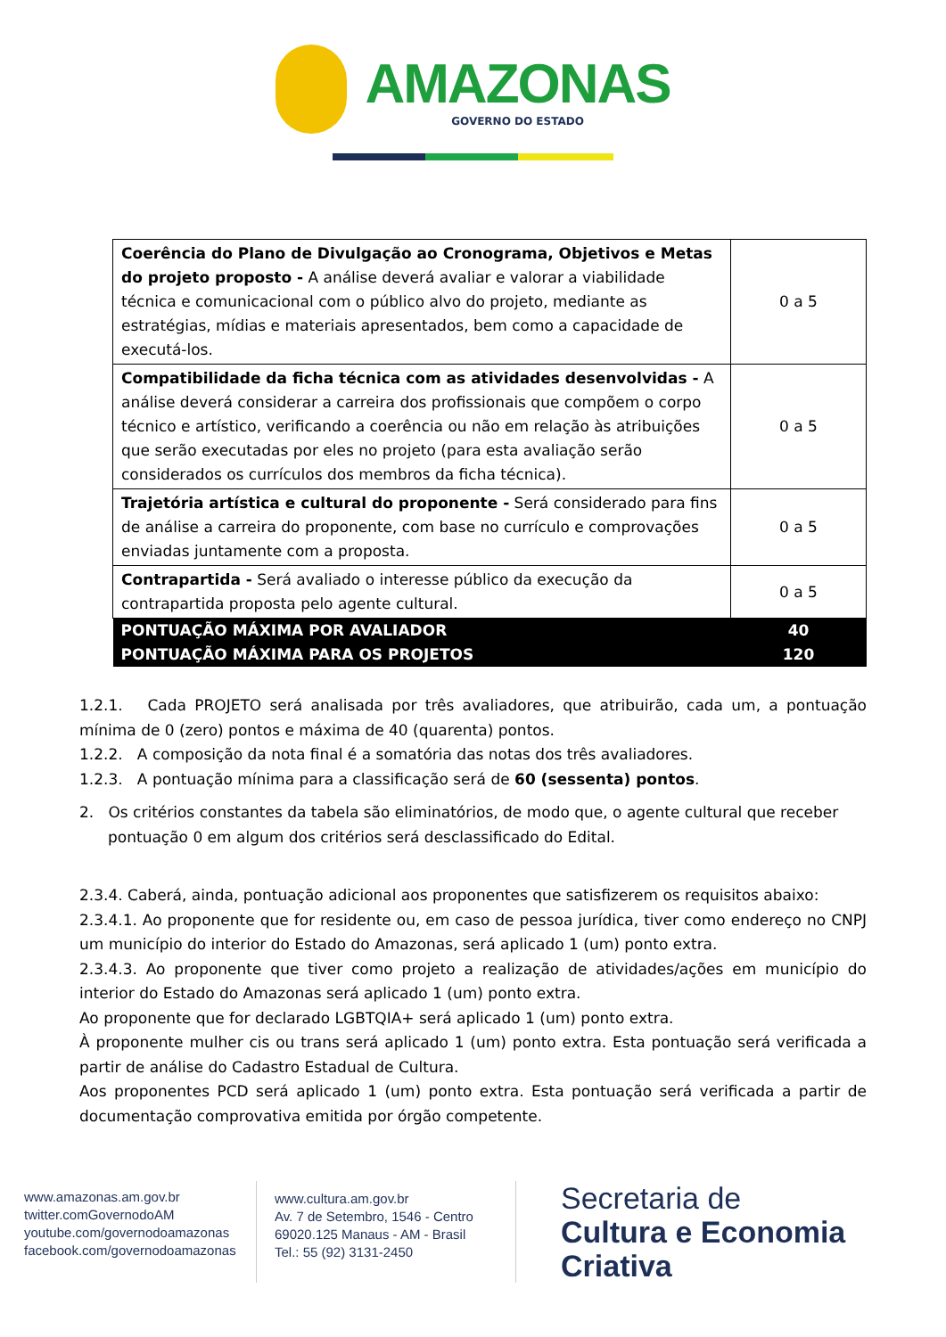AMAZONAS
GOVERNO DO ESTADO
| Coerência do Plano de Divulgação ao Cronograma, Objetivos e Metas do projeto proposto - A análise deverá avaliar e valorar a viabilidade técnica e comunicacional com o público alvo do projeto, mediante as estratégias, mídias e materiais apresentados, bem como a capacidade de executá-los. | 0 a 5 |
| Compatibilidade da ficha técnica com as atividades desenvolvidas - A análise deverá considerar a carreira dos profissionais que compõem o corpo técnico e artístico, verificando a coerência ou não em relação às atribuições que serão executadas por eles no projeto (para esta avaliação serão considerados os currículos dos membros da ficha técnica). | 0 a 5 |
| Trajetória artística e cultural do proponente - Será considerado para fins de análise a carreira do proponente, com base no currículo e comprovações enviadas juntamente com a proposta. | 0 a 5 |
| Contrapartida - Será avaliado o interesse público da execução da contrapartida proposta pelo agente cultural. | 0 a 5 |
| PONTUAÇÃO MÁXIMA POR AVALIADOR | 40 |
| PONTUAÇÃO MÁXIMA PARA OS PROJETOS | 120 |
1.2.1. Cada PROJETO será analisada por três avaliadores, que atribuirão, cada um, a pontuação mínima de 0 (zero) pontos e máxima de 40 (quarenta) pontos.
1.2.2. A composição da nota final é a somatória das notas dos três avaliadores.
1.2.3. A pontuação mínima para a classificação será de 60 (sessenta) pontos.
2. Os critérios constantes da tabela são eliminatórios, de modo que, o agente cultural que receber pontuação 0 em algum dos critérios será desclassificado do Edital.
2.3.4. Caberá, ainda, pontuação adicional aos proponentes que satisfizerem os requisitos abaixo:
2.3.4.1. Ao proponente que for residente ou, em caso de pessoa jurídica, tiver como endereço no CNPJ um município do interior do Estado do Amazonas, será aplicado 1 (um) ponto extra.
2.3.4.3. Ao proponente que tiver como projeto a realização de atividades/ações em município do interior do Estado do Amazonas será aplicado 1 (um) ponto extra.
Ao proponente que for declarado LGBTQIA+ será aplicado 1 (um) ponto extra.
À proponente mulher cis ou trans será aplicado 1 (um) ponto extra. Esta pontuação será verificada a partir de análise do Cadastro Estadual de Cultura.
Aos proponentes PCD será aplicado 1 (um) ponto extra. Esta pontuação será verificada a partir de documentação comprovativa emitida por órgão competente.
www.amazonas.am.gov.br
twitter.comGovernodoAM
youtube.com/governodoamazonas
facebook.com/governodoamazonas
www.cultura.am.gov.br
Av. 7 de Setembro, 1546 - Centro
69020.125 Manaus - AM - Brasil
Tel.: 55 (92) 3131-2450
Secretaria de
Cultura e Economia
Criativa